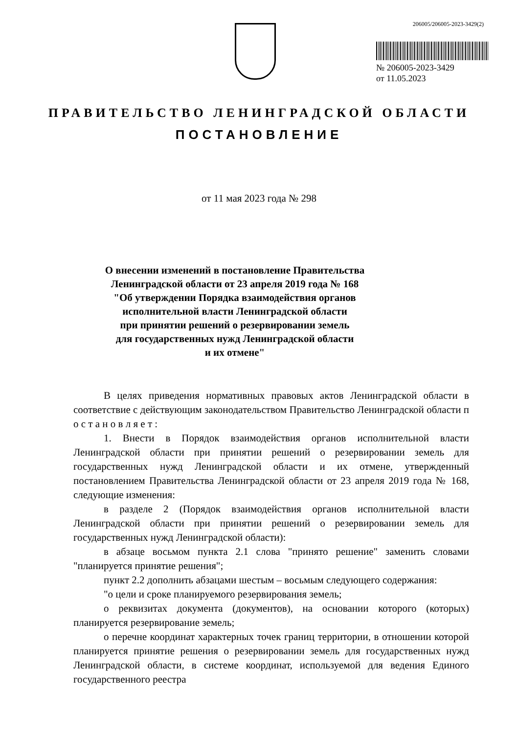206005/206005-2023-3429(2)
№ 206005-2023-3429
от 11.05.2023
ПРАВИТЕЛЬСТВО ЛЕНИНГРАДСКОЙ ОБЛАСТИ
ПОСТАНОВЛЕНИЕ
от 11 мая 2023 года № 298
О внесении изменений в постановление Правительства Ленинградской области от 23 апреля 2019 года № 168
"Об утверждении Порядка взаимодействия органов исполнительной власти Ленинградской области
при принятии решений о резервировании земель
для государственных нужд Ленинградской области
и их отмене"
В целях приведения нормативных правовых актов Ленинградской области в соответствие с действующим законодательством Правительство Ленинградской области п о с т а н о в л я е т :
1. Внести в Порядок взаимодействия органов исполнительной власти Ленинградской области при принятии решений о резервировании земель для государственных нужд Ленинградской области и их отмене, утвержденный постановлением Правительства Ленинградской области от 23 апреля 2019 года № 168, следующие изменения:
в разделе 2 (Порядок взаимодействия органов исполнительной власти Ленинградской области при принятии решений о резервировании земель для государственных нужд Ленинградской области):
в абзаце восьмом пункта 2.1 слова "принято решение" заменить словами "планируется принятие решения";
пункт 2.2 дополнить абзацами шестым – восьмым следующего содержания:
"о цели и сроке планируемого резервирования земель;
о реквизитах документа (документов), на основании которого (которых) планируется резервирование земель;
о перечне координат характерных точек границ территории, в отношении которой планируется принятие решения о резервировании земель для государственных нужд Ленинградской области, в системе координат, используемой для ведения Единого государственного реестра